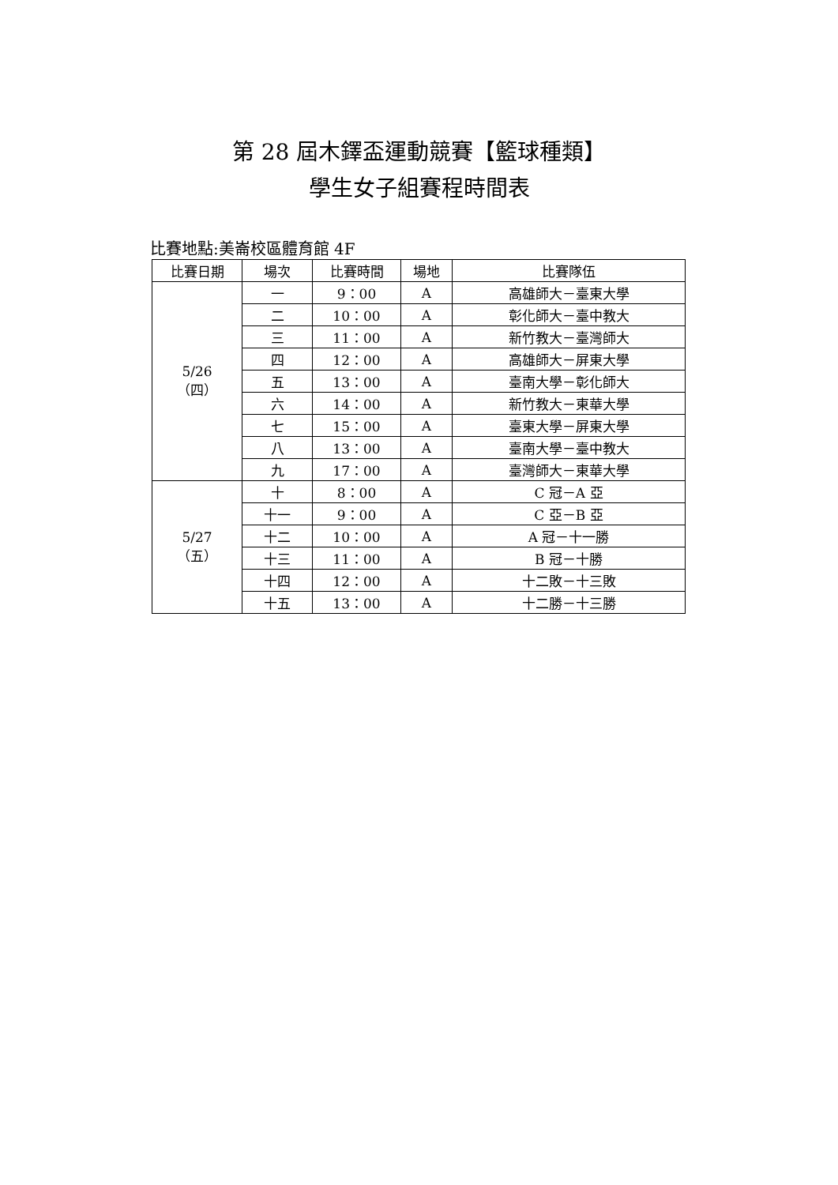第 28 屆木鐸盃運動競賽【籃球種類】
學生女子組賽程時間表
比賽地點:美崙校區體育館 4F
| 比賽日期 | 場次 | 比賽時間 | 場地 | 比賽隊伍 |
| --- | --- | --- | --- | --- |
| 5/26 （四） | 一 | 9：00 | A | 高雄師大－臺東大學 |
| | 二 | 10：00 | A | 彰化師大－臺中教大 |
| | 三 | 11：00 | A | 新竹教大－臺灣師大 |
| | 四 | 12：00 | A | 高雄師大－屏東大學 |
| | 五 | 13：00 | A | 臺南大學－彰化師大 |
| | 六 | 14：00 | A | 新竹教大－東華大學 |
| | 七 | 15：00 | A | 臺東大學－屏東大學 |
| | 八 | 13：00 | A | 臺南大學－臺中教大 |
| | 九 | 17：00 | A | 臺灣師大－東華大學 |
| 5/27 （五） | 十 | 8：00 | A | C 冠－A 亞 |
| | 十一 | 9：00 | A | C 亞－B 亞 |
| | 十二 | 10：00 | A | A 冠－十一勝 |
| | 十三 | 11：00 | A | B 冠－十勝 |
| | 十四 | 12：00 | A | 十二敗－十三敗 |
| | 十五 | 13：00 | A | 十二勝－十三勝 |